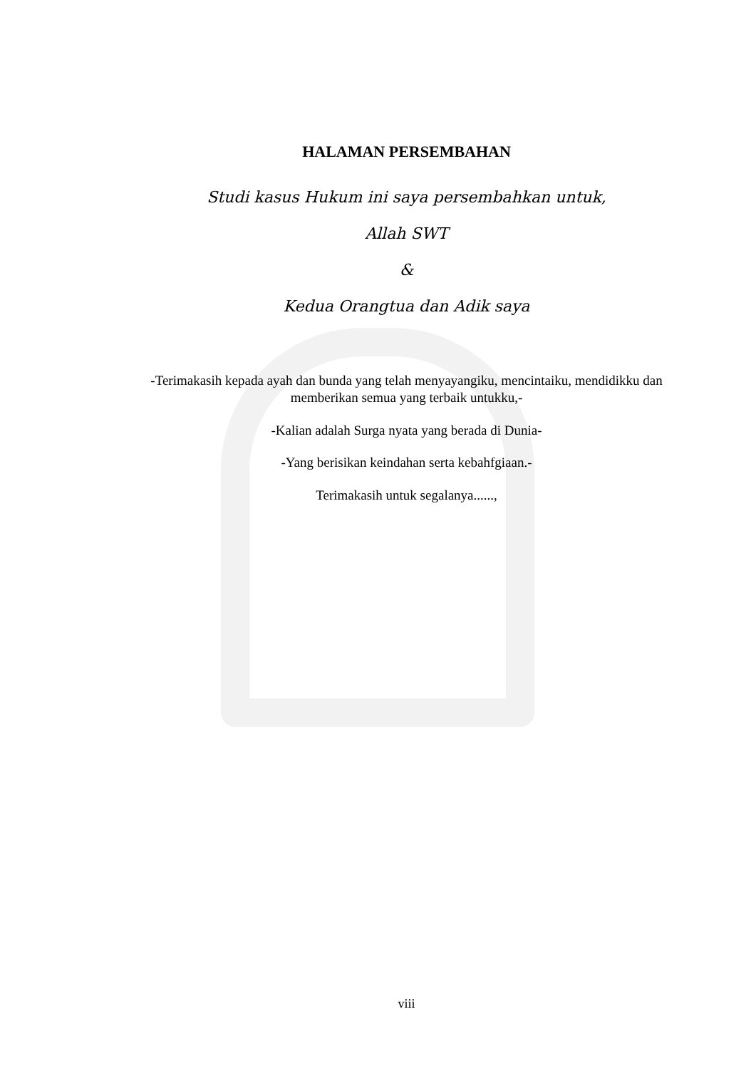HALAMAN PERSEMBAHAN
Studi kasus Hukum ini saya persembahkan untuk,
Allah SWT
&
Kedua Orangtua dan Adik saya
-Terimakasih kepada ayah dan bunda yang telah menyayangiku, mencintaiku, mendidikku dan memberikan semua yang terbaik untukku,-
-Kalian adalah Surga nyata yang berada di Dunia-
-Yang berisikan keindahan serta kebahfgiaan.-
Terimakasih untuk segalanya......,
viii